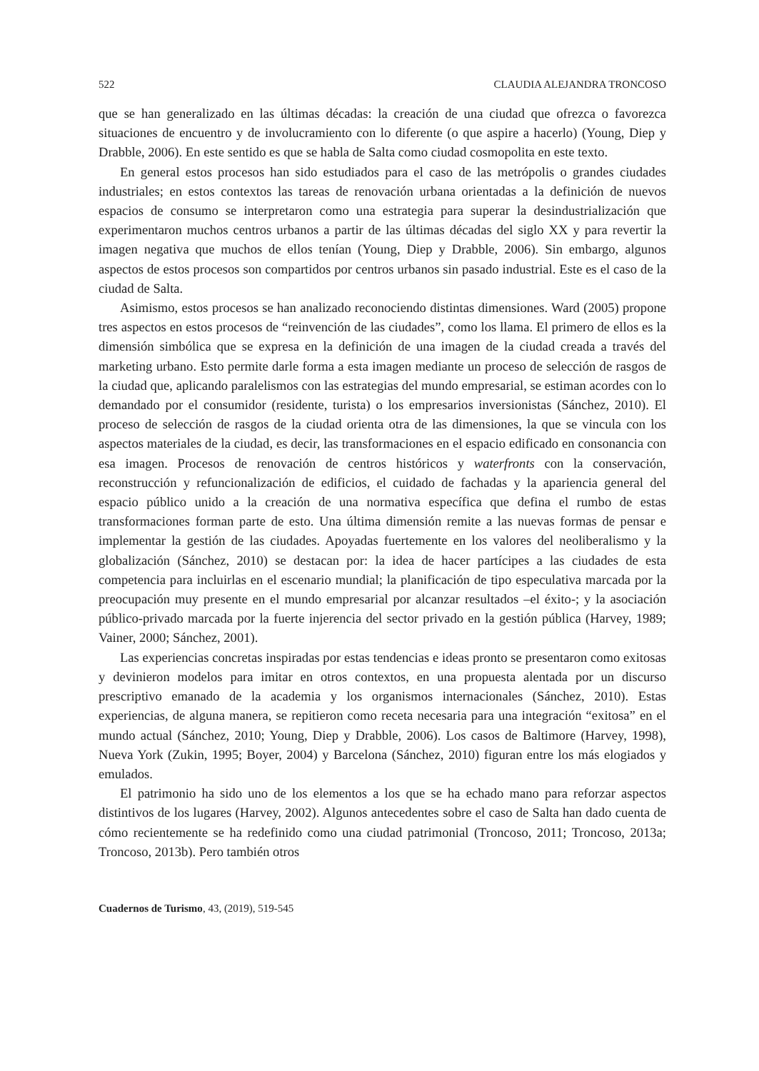522 CLAUDIA ALEJANDRA TRONCOSO
que se han generalizado en las últimas décadas: la creación de una ciudad que ofrezca o favorezca situaciones de encuentro y de involucramiento con lo diferente (o que aspire a hacerlo) (Young, Diep y Drabble, 2006). En este sentido es que se habla de Salta como ciudad cosmopolita en este texto.
En general estos procesos han sido estudiados para el caso de las metrópolis o grandes ciudades industriales; en estos contextos las tareas de renovación urbana orientadas a la definición de nuevos espacios de consumo se interpretaron como una estrategia para superar la desindustrialización que experimentaron muchos centros urbanos a partir de las últimas décadas del siglo XX y para revertir la imagen negativa que muchos de ellos tenían (Young, Diep y Drabble, 2006). Sin embargo, algunos aspectos de estos procesos son compartidos por centros urbanos sin pasado industrial. Este es el caso de la ciudad de Salta.
Asimismo, estos procesos se han analizado reconociendo distintas dimensiones. Ward (2005) propone tres aspectos en estos procesos de “reinvención de las ciudades”, como los llama. El primero de ellos es la dimensión simbólica que se expresa en la definición de una imagen de la ciudad creada a través del marketing urbano. Esto permite darle forma a esta imagen mediante un proceso de selección de rasgos de la ciudad que, aplicando paralelismos con las estrategias del mundo empresarial, se estiman acordes con lo demandado por el consumidor (residente, turista) o los empresarios inversionistas (Sánchez, 2010). El proceso de selección de rasgos de la ciudad orienta otra de las dimensiones, la que se vincula con los aspectos materiales de la ciudad, es decir, las transformaciones en el espacio edificado en consonancia con esa imagen. Procesos de renovación de centros históricos y waterfronts con la conservación, reconstrucción y refuncionalización de edificios, el cuidado de fachadas y la apariencia general del espacio público unido a la creación de una normativa específica que defina el rumbo de estas transformaciones forman parte de esto. Una última dimensión remite a las nuevas formas de pensar e implementar la gestión de las ciudades. Apoyadas fuertemente en los valores del neoliberalismo y la globalización (Sánchez, 2010) se destacan por: la idea de hacer partícipes a las ciudades de esta competencia para incluirlas en el escenario mundial; la planificación de tipo especulativa marcada por la preocupación muy presente en el mundo empresarial por alcanzar resultados –el éxito-; y la asociación público-privado marcada por la fuerte injerencia del sector privado en la gestión pública (Harvey, 1989; Vainer, 2000; Sánchez, 2001).
Las experiencias concretas inspiradas por estas tendencias e ideas pronto se presentaron como exitosas y devinieron modelos para imitar en otros contextos, en una propuesta alentada por un discurso prescriptivo emanado de la academia y los organismos internacionales (Sánchez, 2010). Estas experiencias, de alguna manera, se repitieron como receta necesaria para una integración “exitosa” en el mundo actual (Sánchez, 2010; Young, Diep y Drabble, 2006). Los casos de Baltimore (Harvey, 1998), Nueva York (Zukin, 1995; Boyer, 2004) y Barcelona (Sánchez, 2010) figuran entre los más elogiados y emulados.
El patrimonio ha sido uno de los elementos a los que se ha echado mano para reforzar aspectos distintivos de los lugares (Harvey, 2002). Algunos antecedentes sobre el caso de Salta han dado cuenta de cómo recientemente se ha redefinido como una ciudad patrimonial (Troncoso, 2011; Troncoso, 2013a; Troncoso, 2013b). Pero también otros
Cuadernos de Turismo, 43, (2019), 519-545